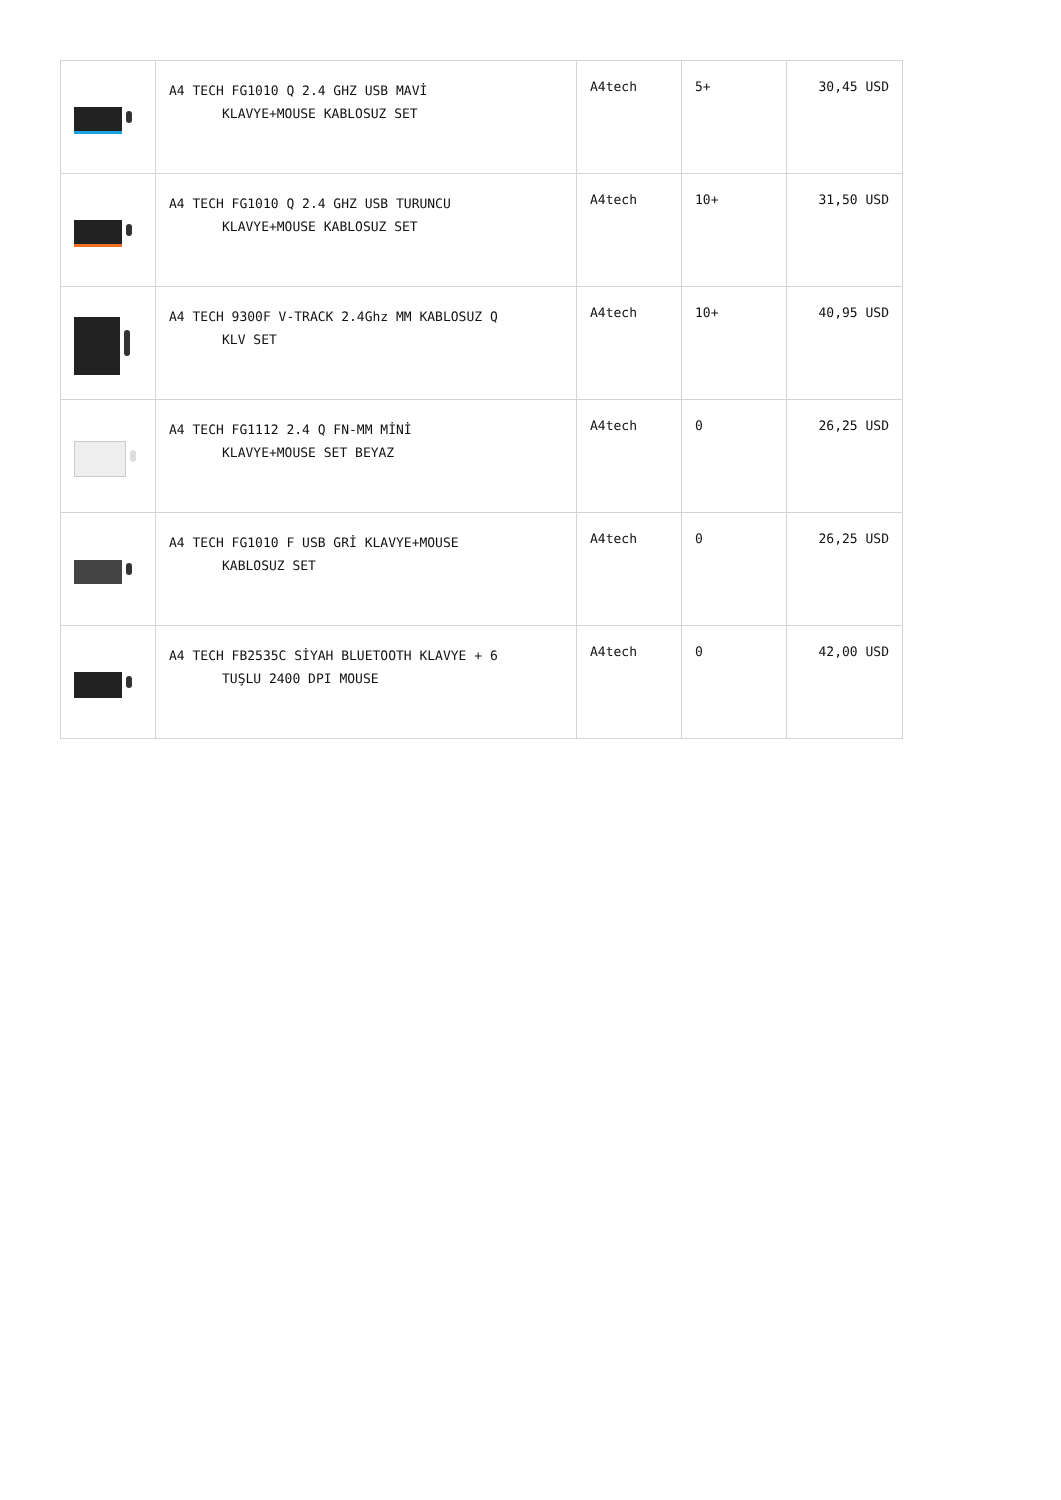| | A4 TECH FG1010 Q 2.4 GHZ USB MAVİ KLAVYE+MOUSE KABLOSUZ SET | A4tech | 5+ | 30,45 USD |
| | A4 TECH FG1010 Q 2.4 GHZ USB TURUNCU KLAVYE+MOUSE KABLOSUZ SET | A4tech | 10+ | 31,50 USD |
| | A4 TECH 9300F V-TRACK 2.4Ghz MM KABLOSUZ Q KLV SET | A4tech | 10+ | 40,95 USD |
| | A4 TECH FG1112 2.4 Q FN-MM MİNİ KLAVYE+MOUSE SET BEYAZ | A4tech | 0 | 26,25 USD |
| | A4 TECH FG1010 F USB GRİ KLAVYE+MOUSE KABLOSUZ SET | A4tech | 0 | 26,25 USD |
| | A4 TECH FB2535C SİYAH BLUETOOTH KLAVYE + 6 TUŞLU 2400 DPI MOUSE | A4tech | 0 | 42,00 USD |